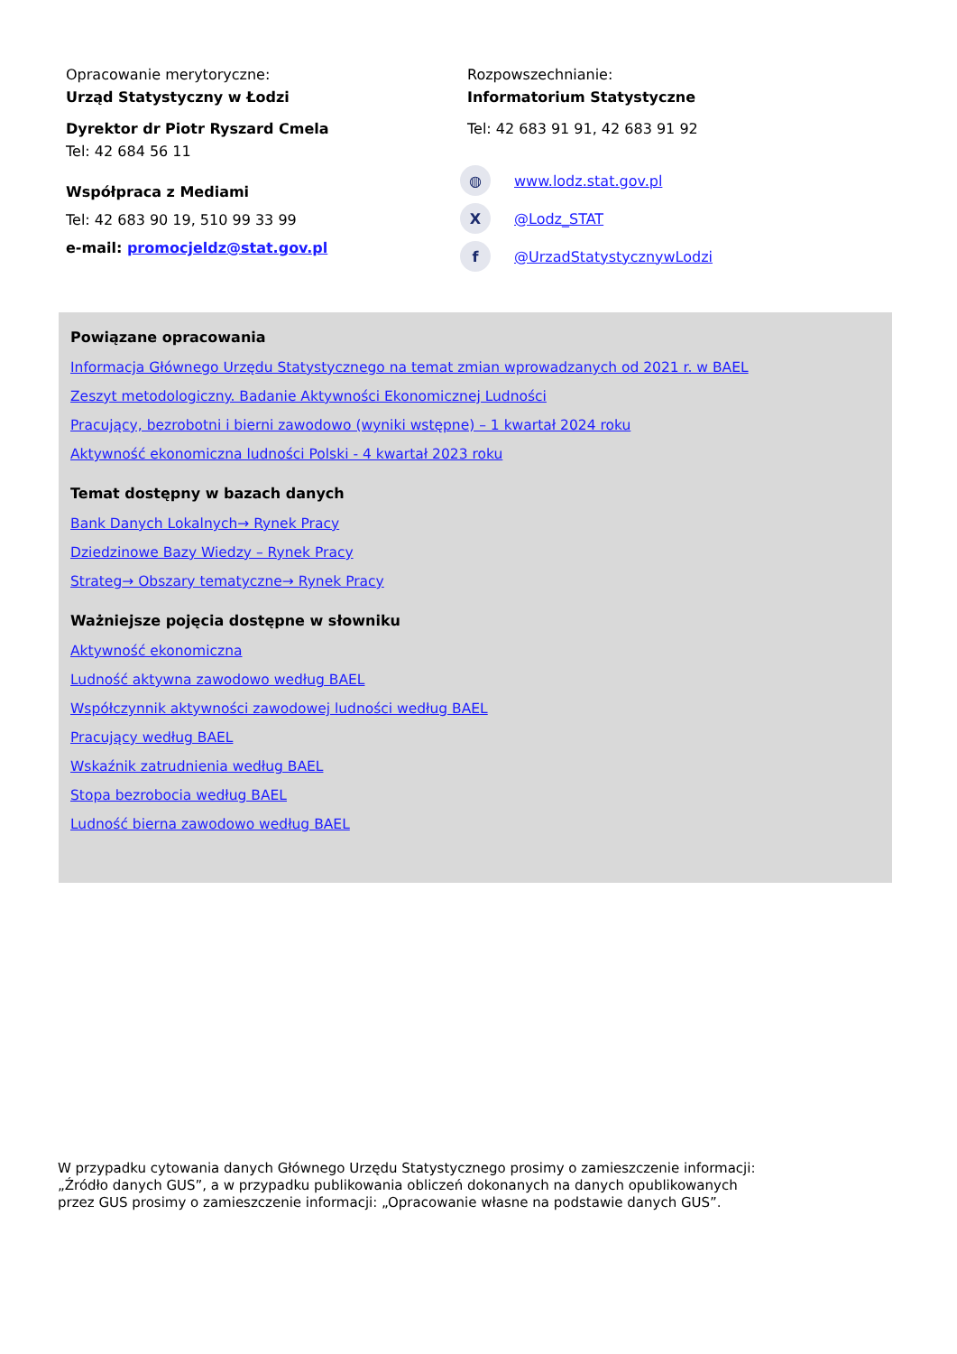Opracowanie merytoryczne:
Urząd Statystyczny w Łodzi
Dyrektor dr Piotr Ryszard Cmela
Tel: 42 684 56 11
Współpraca z Mediami
Tel: 42 683 90 19, 510 99 33 99
e-mail: promocjeldz@stat.gov.pl
Rozpowszechnianie:
Informatorium Statystyczne
Tel: 42 683 91 91, 42 683 91 92
◍ www.lodz.stat.gov.pl
X @Lodz_STAT
f @UrzadStatystycznywLodzi
Powiązane opracowania
Informacja Głównego Urzędu Statystycznego na temat zmian wprowadzanych od 2021 r. w BAEL
Zeszyt metodologiczny. Badanie Aktywności Ekonomicznej Ludności
Pracujący, bezrobotni i bierni zawodowo (wyniki wstępne) – 1 kwartał 2024 roku
Aktywność ekonomiczna ludności Polski - 4 kwartał 2023 roku
Temat dostępny w bazach danych
Bank Danych Lokalnych→ Rynek Pracy
Dziedzinowe Bazy Wiedzy – Rynek Pracy
Strateg→ Obszary tematyczne→ Rynek Pracy
Ważniejsze pojęcia dostępne w słowniku
Aktywność ekonomiczna
Ludność aktywna zawodowo według BAEL
Współczynnik aktywności zawodowej ludności według BAEL
Pracujący według BAEL
Wskaźnik zatrudnienia według BAEL
Stopa bezrobocia według BAEL
Ludność bierna zawodowo według BAEL
W przypadku cytowania danych Głównego Urzędu Statystycznego prosimy o zamieszczenie informacji: „Źródło danych GUS”, a w przypadku publikowania obliczeń dokonanych na danych opublikowanych przez GUS prosimy o zamieszczenie informacji: „Opracowanie własne na podstawie danych GUS”.